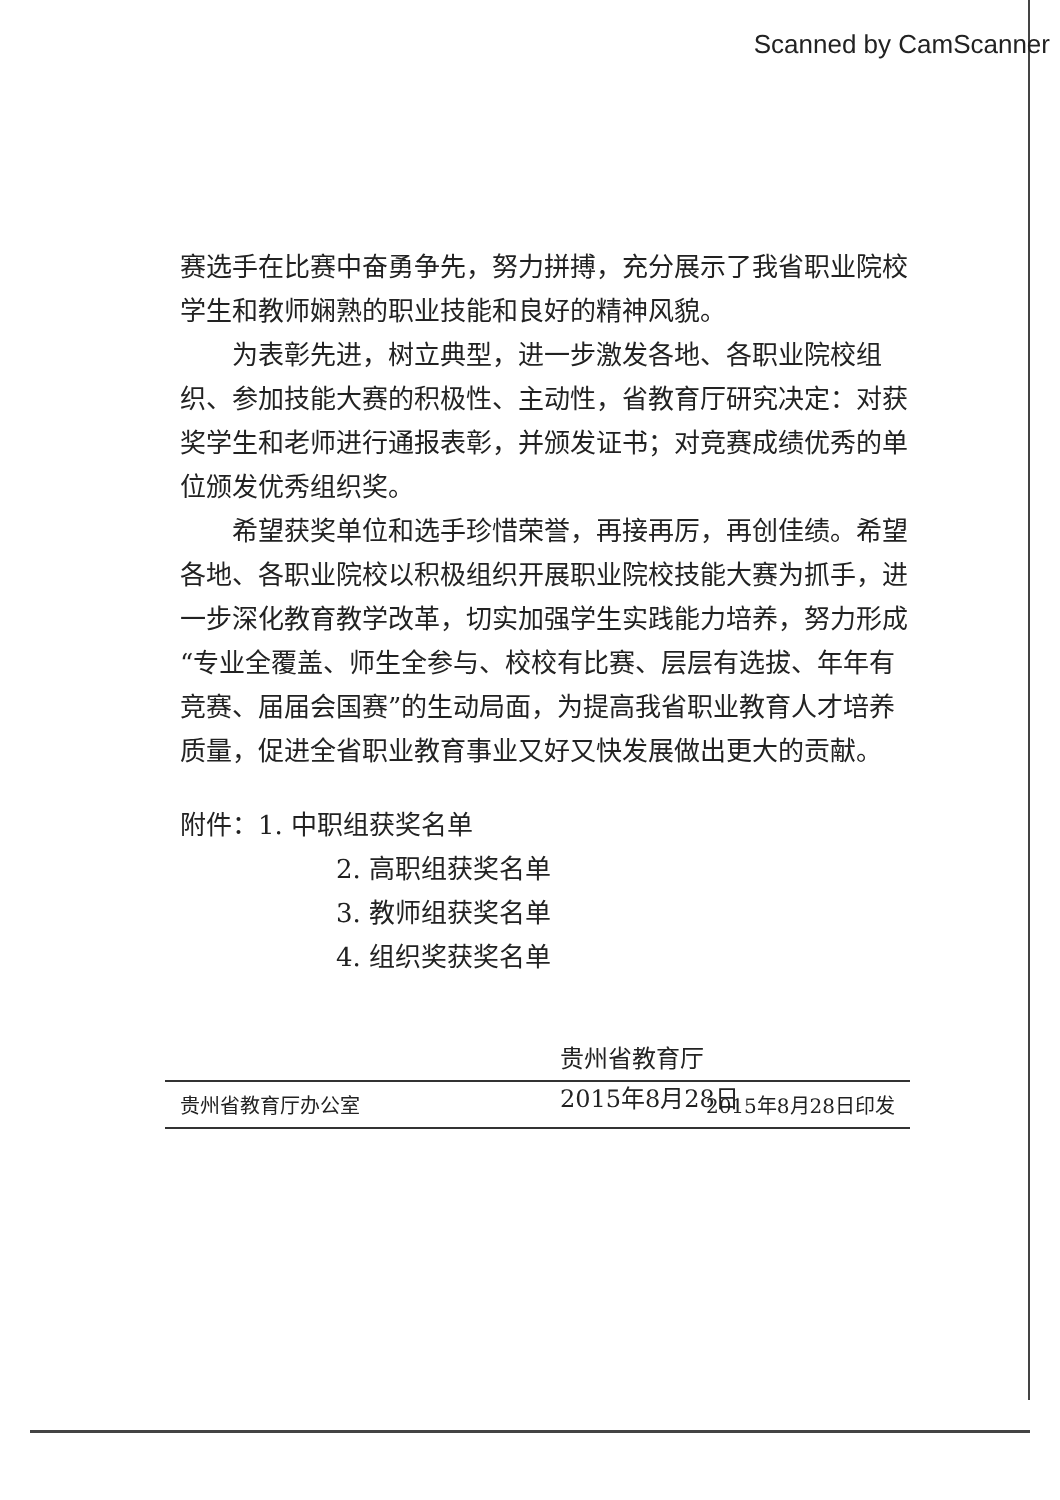赛选手在比赛中奋勇争先，努力拼搏，充分展示了我省职业院校学生和教师娴熟的职业技能和良好的精神风貌。
为表彰先进，树立典型，进一步激发各地、各职业院校组织、参加技能大赛的积极性、主动性，省教育厅研究决定：对获奖学生和老师进行通报表彰，并颁发证书；对竞赛成绩优秀的单位颁发优秀组织奖。
希望获奖单位和选手珍惜荣誉，再接再厉，再创佳绩。希望各地、各职业院校以积极组织开展职业院校技能大赛为抓手，进一步深化教育教学改革，切实加强学生实践能力培养，努力形成“专业全覆盖、师生全参与、校校有比赛、层层有选拔、年年有竞赛、届届会国赛”的生动局面，为提高我省职业教育人才培养质量，促进全省职业教育事业又好又快发展做出更大的贡献。
附件：1. 中职组获奖名单
2. 高职组获奖名单
3. 教师组获奖名单
4. 组织奖获奖名单
贵州省教育厅
2015年8月28日
贵州省教育厅办公室 2015年8月28日印发
Scanned by CamScanner